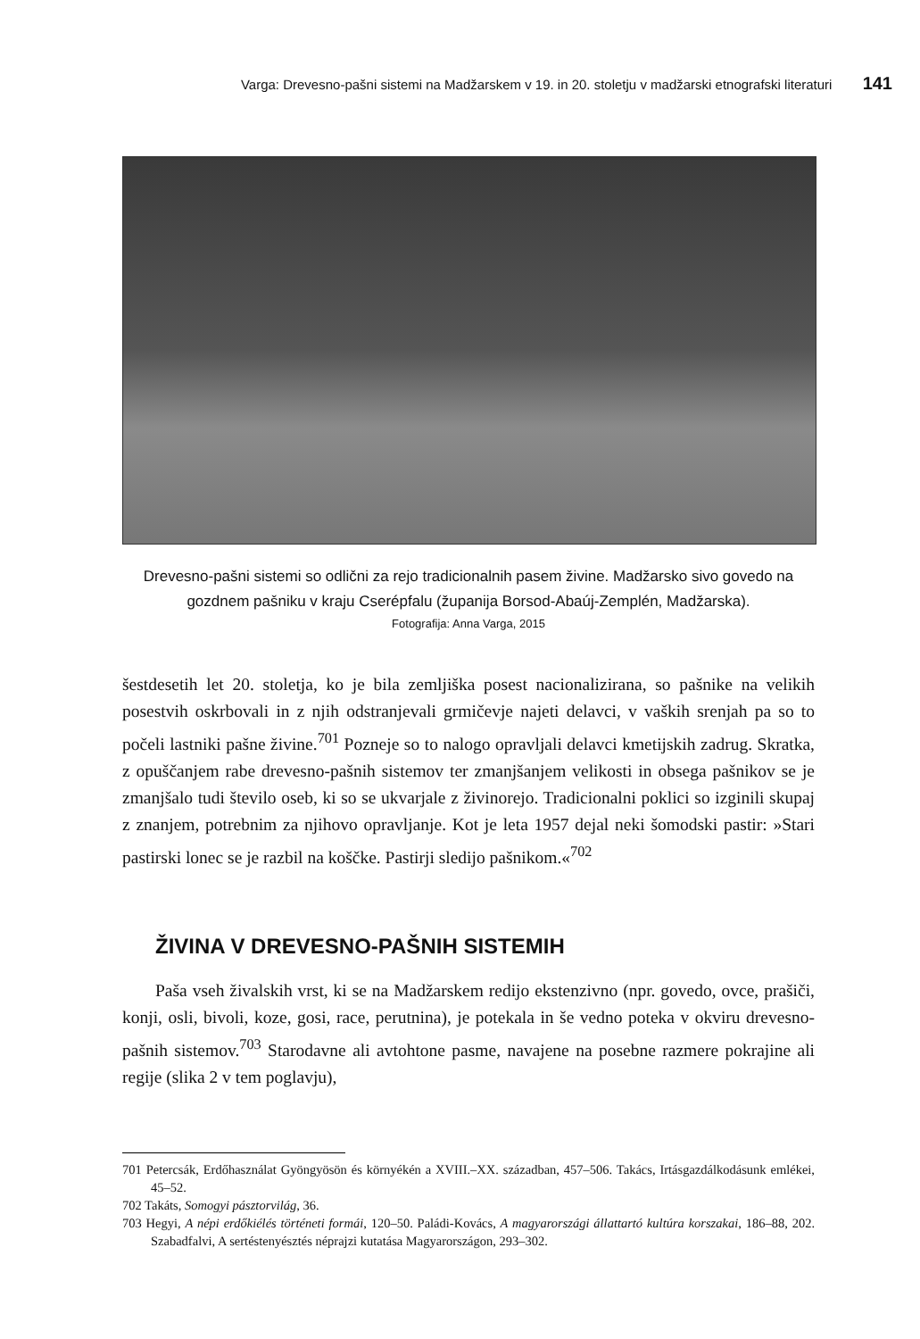Varga: Drevesno-pašni sistemi na Madžarskem v 19. in 20. stoletju v madžarski etnografski literaturi 141
Drevesno-pašni sistemi so odlični za rejo tradicionalnih pasem živine. Madžarsko sivo govedo na gozdnem pašniku v kraju Cserépfalu (županija Borsod-Abaúj-Zemplén, Madžarska).
Fotografija: Anna Varga, 2015
šestdesetih let 20. stoletja, ko je bila zemljiška posest nacionalizirana, so pašnike na velikih posestvih oskrbovali in z njih odstranjevali grmičevje najeti delavci, v vaških srenjah pa so to počeli lastniki pašne živine.<sup>701</sup> Pozneje so to nalogo opravljali delavci kmetijskih zadrug. Skratka, z opuščanjem rabe drevesno-paš­nih sistemov ter zmanjšanjem velikosti in obsega pašnikov se je zmanjšalo tudi število oseb, ki so se ukvarjale z živinorejo. Tradicionalni poklici so izginili skupaj z znanjem, potrebnim za njihovo opravljanje. Kot je leta 1957 dejal neki šomodski pastir: »Stari pastirski lonec se je razbil na koščke. Pastirji sledijo pašnikom.«<sup>702</sup>
ŽIVINA V DREVESNO-PAŠNIH SISTEMIH
Paša vseh živalskih vrst, ki se na Madžarskem redijo ekstenzivno (npr. govedo, ovce, prašiči, konji, osli, bivoli, koze, gosi, race, perutnina), je potekala in še vedno poteka v okviru drevesno-pašnih sistemov.<sup>703</sup> Starodavne ali avtohtone pasme, navajene na posebne razmere pokrajine ali regije (slika 2 v tem poglavju),
701 Petercsák, Erdőhasználat Gyöngyösön és környékén a XVIII.–XX. században, 457–506. Takács, Irtásgazdálkodásunk emlékei, 45–52.
702 Takáts, Somogyi pásztorvilág, 36.
703 Hegyi, A népi erdőkiélés történeti formái, 120–50. Paládi-Kovács, A magyarországi állattartó kultúra korszakai, 186–88, 202. Szabadfalvi, A sertéstenyésztés néprajzi kutatása Magyarországon, 293–302.